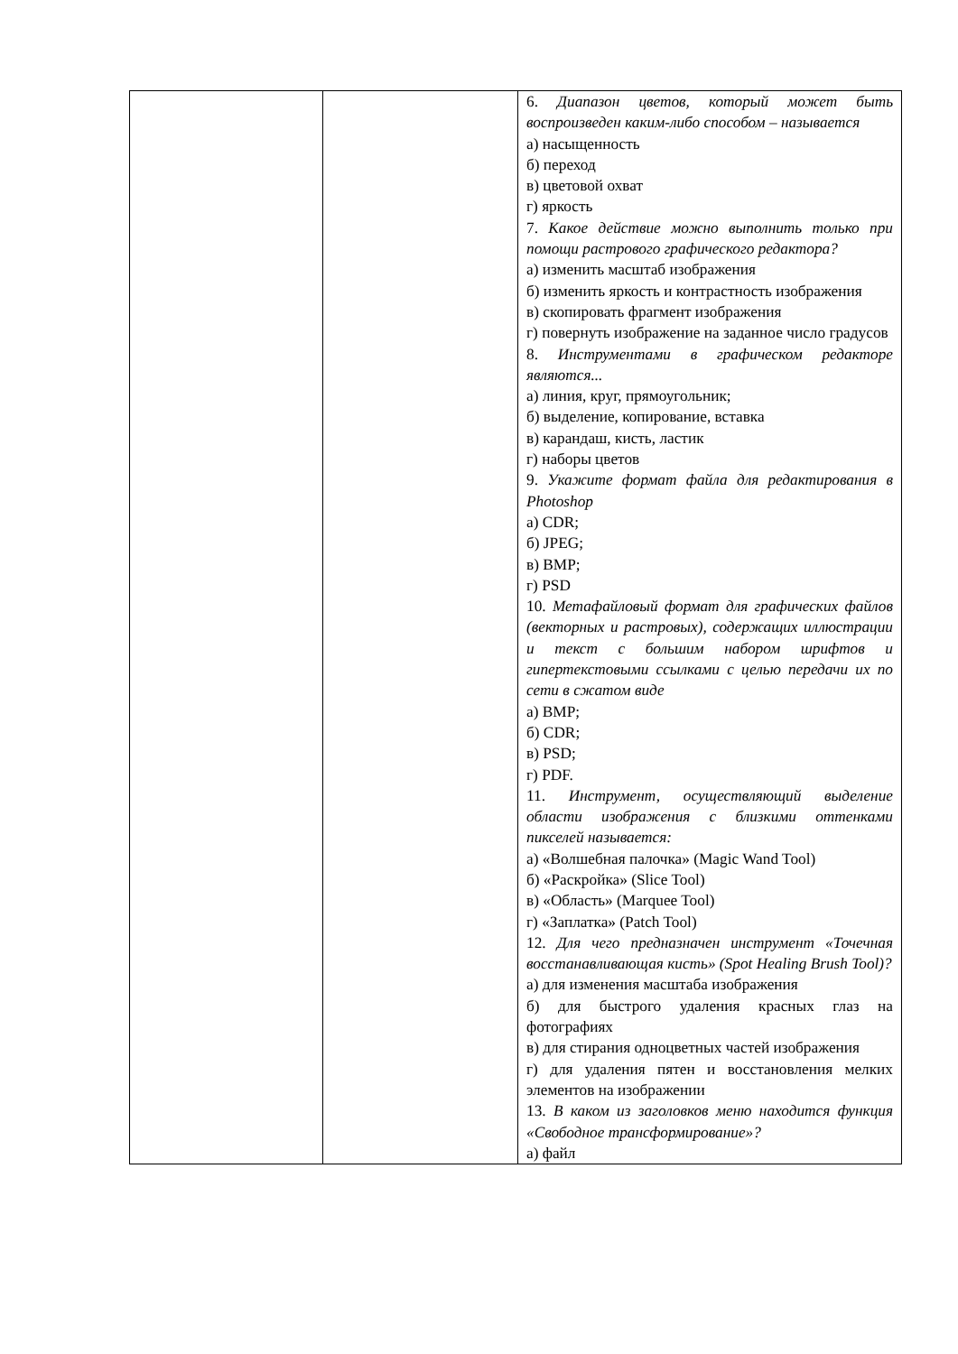| | | 6. Диапазон цветов, который может быть воспроизведен каким-либо способом – называется а) насыщенность б) переход в) цветовой охват г) яркость 7. Какое действие можно выполнить только при помощи растрового графического редактора? а) изменить масштаб изображения б) изменить яркость и контрастность изображения в) скопировать фрагмент изображения г) повернуть изображение на заданное число градусов 8. Инструментами в графическом редакторе являются... а) линия, круг, прямоугольник; б) выделение, копирование, вставка в) карандаш, кисть, ластик г) наборы цветов 9. Укажите формат файла для редактирования в Photoshop а) CDR; б) JPEG; в) BMP; г) PSD 10. Метафайловый формат для графических файлов (векторных и растровых), содержащих иллюстрации и текст с большим набором шрифтов и гипертекстовыми ссылками с целью передачи их по сети в сжатом виде а) BMP; б) CDR; в) PSD; г) PDF. 11. Инструмент, осуществляющий выделение области изображения с близкими оттенками пикселей называется: а) «Волшебная палочка» (Magic Wand Tool) б) «Раскройка» (Slice Tool) в) «Область» (Marquee Tool) г) «Заплатка» (Patch Tool) 12. Для чего предназначен инструмент «Точечная восстанавливающая кисть» (Spot Healing Brush Tool)? а) для изменения масштаба изображения б) для быстрого удаления красных глаз на фотографиях в) для стирания одноцветных частей изображения г) для удаления пятен и восстановления мелких элементов на изображении 13. В каком из заголовков меню находится функция «Свободное трансформирование»? а) файл |